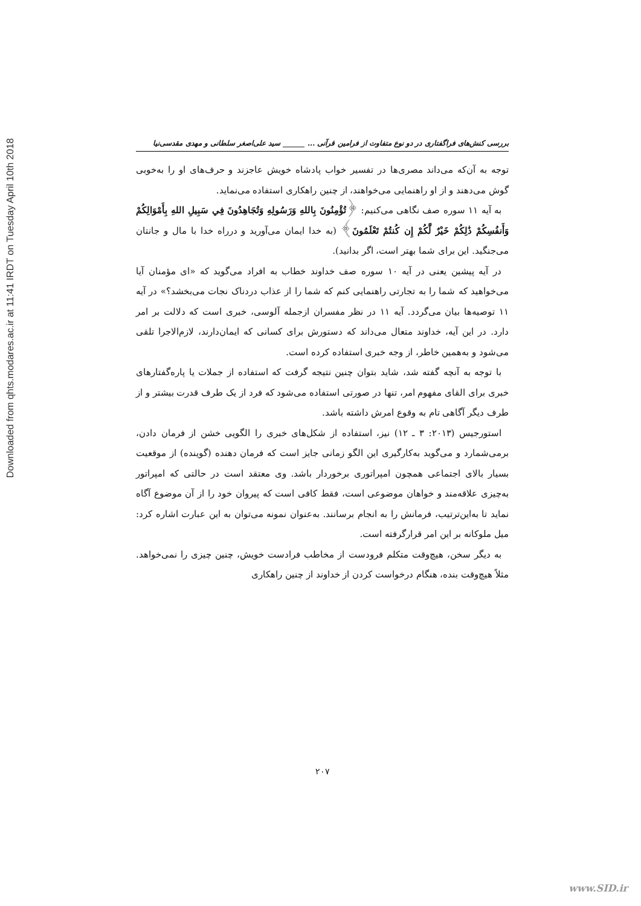Downloaded from qhts.modares.ac.ir at 11:41 IRDT on Tuesday April 10th 2018
بررسی کنش‌های فراگفتاری در دو نوع متفاوت از فرامین قرآنی ... ______ سید علی‌اصغر سلطانی و مهدی مقدسی‌نیا
توجه به آن‌که می‌داند مصری‌ها در تفسیر خواب پادشاه خویش عاجزند و حرف‌های او را به‌خوبی گوش می‌دهند و از او راهنمایی می‌خواهند، از چنین راهکاری استفاده می‌نماید.
به آیه ۱۱ سوره صف نگاهی می‌کنیم: ﴿تُؤْمِنُونَ بِاللهِ وَرَسُولِهِ وَتُجَاهِدُونَ فِي سَبِيلِ اللهِ بِأَمْوَالِكُمْ وَأَنفُسِكُمْ ذَٰلِكُمْ خَيْرٌ لَّكُمْ إِن كُنتُمْ تَعْلَمُونَ﴾ (به خدا ایمان می‌آورید و درراه خدا با مال و جانتان می‌جنگید. این برای شما بهتر است، اگر بدانید).
در آیه پیشین یعنی در آیه ۱۰ سوره صف خداوند خطاب به افراد می‌گوید که «ای مؤمنان آیا می‌خواهید که شما را به تجارتی راهنمایی کنم که شما را از عذاب دردناک نجات می‌بخشد؟» در آیه ۱۱ توصیه‌ها بیان می‌گردد. آیه ۱۱ در نظر مفسران ازجمله آلوسی، خبری است که دلالت بر امر دارد. در این آیه، خداوند متعال می‌داند که دستورش برای کسانی که ایمان‌دارند، لازم‌الاجرا تلقی می‌شود و به‌همین خاطر، از وجه خبری استفاده کرده است.
با توجه به آنچه گفته شد، شاید بتوان چنین نتیجه گرفت که استفاده از جملات یا پاره‌گفتارهای خبری برای القای مفهوم امر، تنها در صورتی استفاده می‌شود که فرد از یک طرف قدرت بیشتر و از طرف دیگر آگاهی تام به وقوع امرش داشته باشد.
استورجیس (۲۰۱۳: ۳ ـ ۱۲) نیز، استفاده از شکل‌های خبری را الگویی خشن از فرمان دادن، برمی‌شمارد و می‌گوید به‌کارگیری این الگو زمانی جایز است که فرمان دهنده (گوینده) از موقعیت بسیار بالای اجتماعی همچون امپراتوری برخوردار باشد. وی معتقد است در حالتی که امپراتور به‌چیزی علاقه‌مند و خواهان موضوعی است، فقط کافی است که پیروان خود را از آن موضوع آگاه نماید تا به‌این‌ترتیب، فرمانش را به انجام برسانند. به‌عنوان نمونه می‌توان به این عبارت اشاره کرد: میل ملوکانه بر این امر قرارگرفته است.
به دیگر سخن، هیچ‌وقت متکلم فرودست از مخاطب فرادست خویش، چنین چیزی را نمی‌خواهد. مثلاً هیچ‌وقت بنده، هنگام درخواست کردن از خداوند از چنین راهکاری
۲۰۷
www.SID.ir